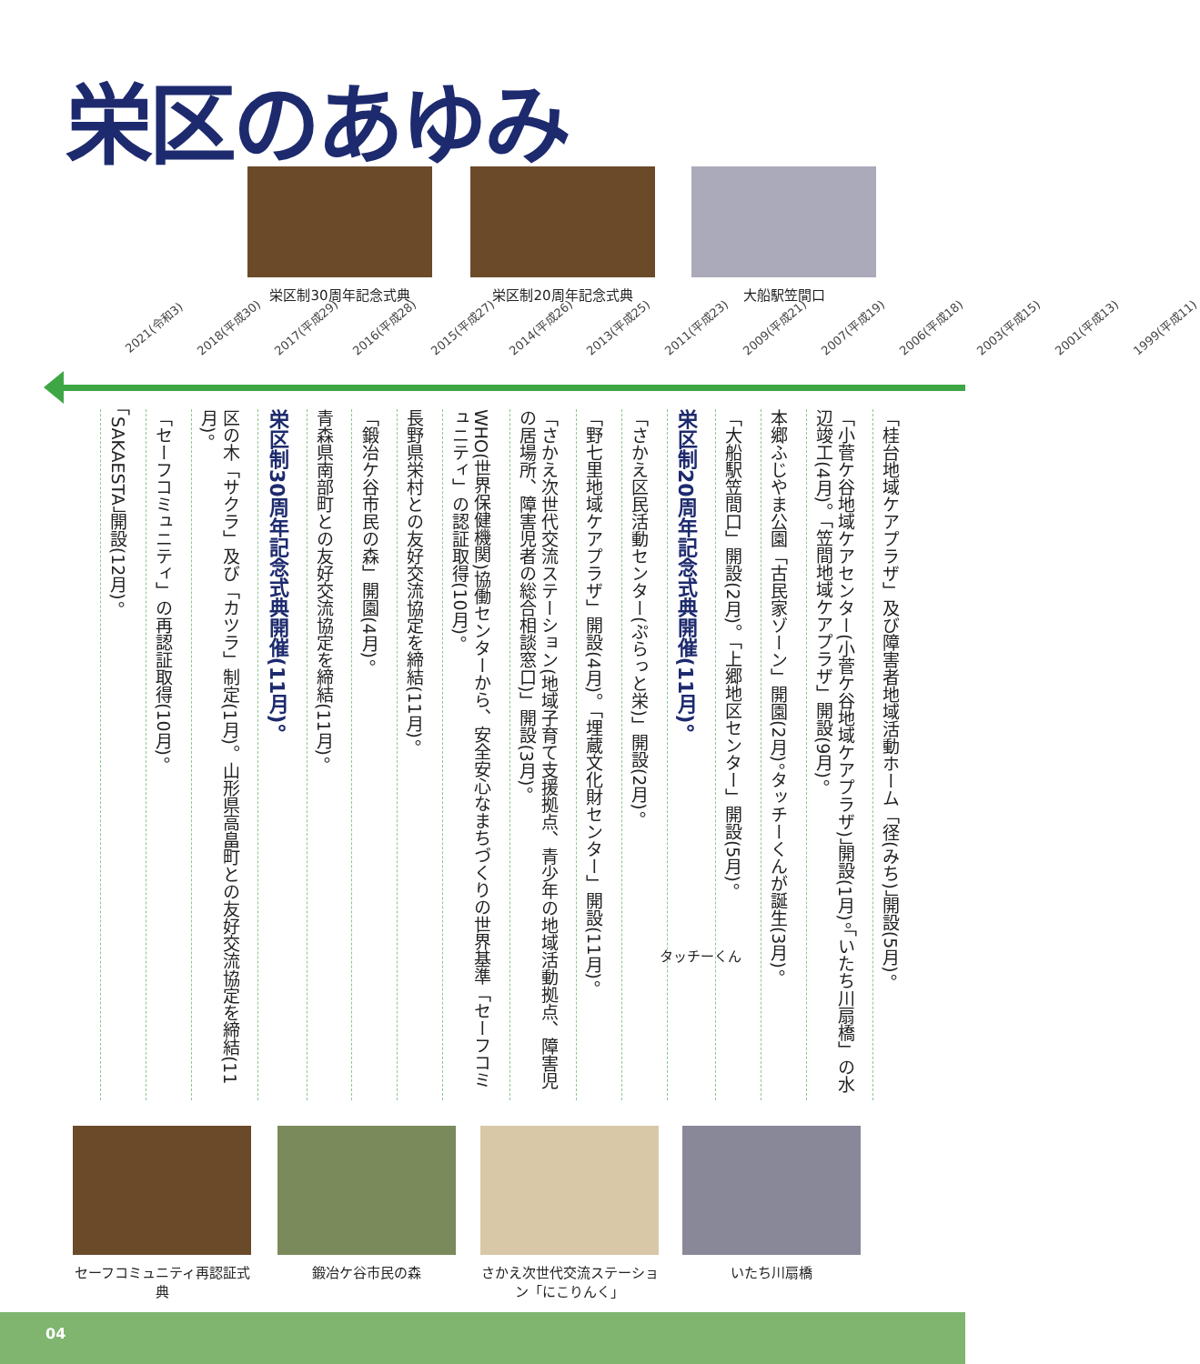栄区のあゆみ
栄区制30周年記念式典 栄区制20周年記念式典 大船駅笠間口
2021(令和3) 2018(平成30) 2017(平成29) 2016(平成28) 2015(平成27) 2014(平成26) 2013(平成25) 2011(平成23) 2009(平成21) 2007(平成19) 2006(平成18) 2003(平成15) 2001(平成13) 1999(平成11)
「桂台地域ケアプラザ」及び障害者地域活動ホーム「径(みち)」開設(5月)。
「小菅ケ谷地域ケアセンター(小菅ケ谷地域ケアプラザ)」開設(1月)。「いたち川扇橋」の水辺竣工(4月)。「笠間地域ケアプラザ」開設(9月)。
本郷ふじやま公園「古民家ゾーン」開園(2月)。タッチーくんが誕生(3月)。
「大船駅笠間口」開設(2月)。「上郷地区センター」開設(5月)。
栄区制20周年記念式典開催(11月)。
「さかえ区民活動センター(ぷらっと栄)」開設(2月)。
「野七里地域ケアプラザ」開設(4月)。「埋蔵文化財センター」開設(11月)。
「さかえ次世代交流ステーション(地域子育て支援拠点、青少年の地域活動拠点、障害児の居場所、障害児者の総合相談窓口)」開設(3月)。
WHO(世界保健機関)協働センターから、安全安心なまちづくりの世界基準「セーフコミュニティ」の認証取得(10月)。
長野県栄村との友好交流協定を締結(11月)。
「鍛冶ケ谷市民の森」開園(4月)。
青森県南部町との友好交流協定を締結(11月)。
栄区制30周年記念式典開催(11月)。
区の木「サクラ」及び「カツラ」制定(1月)。山形県高畠町との友好交流協定を締結(11月)。
「セーフコミュニティ」の再認証取得(10月)。
「SAKAESTA」開設(12月)。
タッチーくん
セーフコミュニティ再認証式典
鍛冶ケ谷市民の森
さかえ次世代交流ステーション「にこりんく」
いたち川扇橋
04